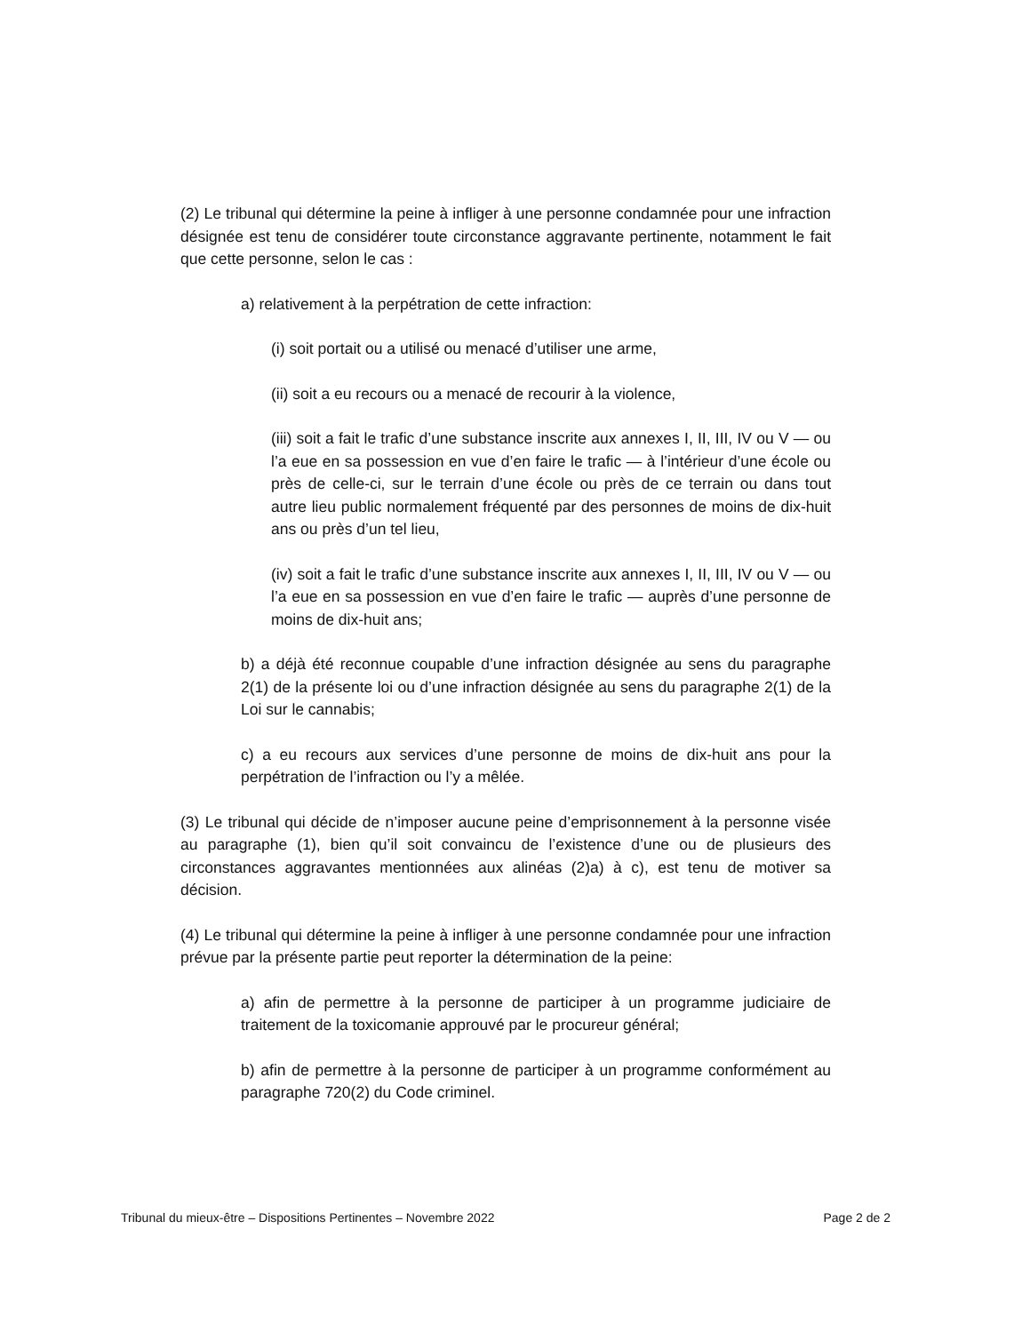(2) Le tribunal qui détermine la peine à infliger à une personne condamnée pour une infraction désignée est tenu de considérer toute circonstance aggravante pertinente, notamment le fait que cette personne, selon le cas :
a) relativement à la perpétration de cette infraction:
(i) soit portait ou a utilisé ou menacé d’utiliser une arme,
(ii) soit a eu recours ou a menacé de recourir à la violence,
(iii) soit a fait le trafic d’une substance inscrite aux annexes I, II, III, IV ou V — ou l’a eue en sa possession en vue d’en faire le trafic — à l’intérieur d’une école ou près de celle-ci, sur le terrain d’une école ou près de ce terrain ou dans tout autre lieu public normalement fréquenté par des personnes de moins de dix-huit ans ou près d’un tel lieu,
(iv) soit a fait le trafic d’une substance inscrite aux annexes I, II, III, IV ou V — ou l’a eue en sa possession en vue d’en faire le trafic — auprès d’une personne de moins de dix-huit ans;
b) a déjà été reconnue coupable d’une infraction désignée au sens du paragraphe 2(1) de la présente loi ou d’une infraction désignée au sens du paragraphe 2(1) de la Loi sur le cannabis;
c) a eu recours aux services d’une personne de moins de dix-huit ans pour la perpétration de l’infraction ou l’y a mêlée.
(3) Le tribunal qui décide de n’imposer aucune peine d’emprisonnement à la personne visée au paragraphe (1), bien qu’il soit convaincu de l’existence d’une ou de plusieurs des circonstances aggravantes mentionnées aux alinéas (2)a) à c), est tenu de motiver sa décision.
(4) Le tribunal qui détermine la peine à infliger à une personne condamnée pour une infraction prévue par la présente partie peut reporter la détermination de la peine:
a) afin de permettre à la personne de participer à un programme judiciaire de traitement de la toxicomanie approuvé par le procureur général;
b) afin de permettre à la personne de participer à un programme conformément au paragraphe 720(2) du Code criminel.
Tribunal du mieux-être – Dispositions Pertinentes – Novembre 2022 Page 2 de 2